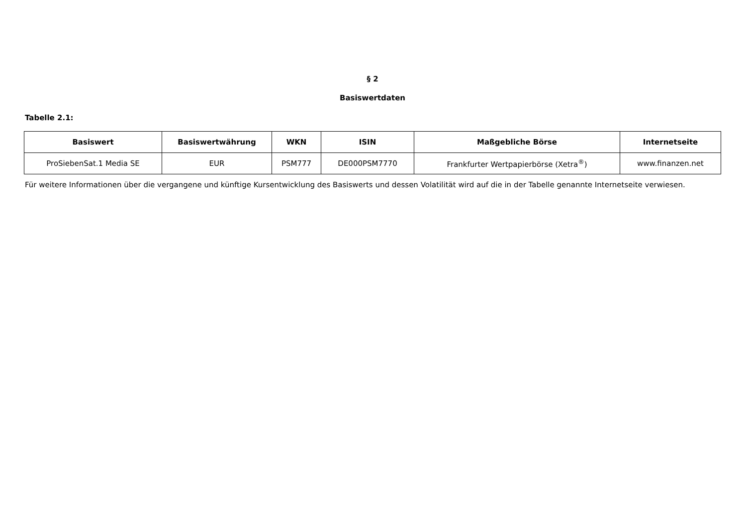§ 2
Basiswertdaten
Tabelle 2.1:
| Basiswert | Basiswertwährung | WKN | ISIN | Maßgebliche Börse | Internetseite |
| --- | --- | --- | --- | --- | --- |
| ProSiebenSat.1 Media SE | EUR | PSM777 | DE000PSM7770 | Frankfurter Wertpapierbörse (Xetra<sup>®</sup>) | www.finanzen.net |
Für weitere Informationen über die vergangene und künftige Kursentwicklung des Basiswerts und dessen Volatilität wird auf die in der Tabelle genannte Internetseite verwiesen.